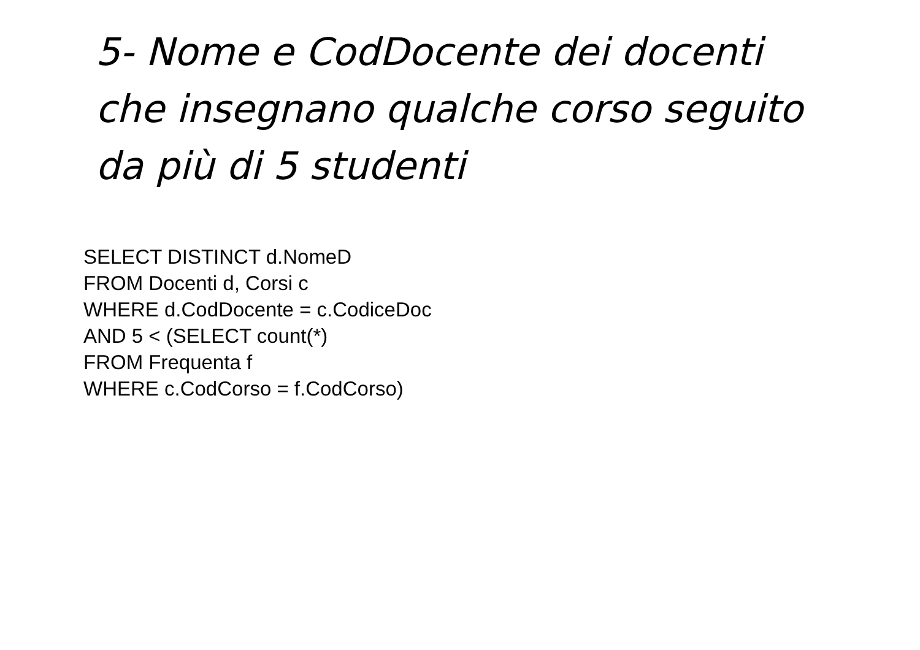5- Nome e CodDocente dei docenti
che insegnano qualche corso seguito
da più di 5 studenti
SELECT DISTINCT d.NomeD
FROM Docenti d, Corsi c
WHERE d.CodDocente = c.CodiceDoc
AND 5 < (SELECT count(*)
FROM Frequenta f
WHERE c.CodCorso = f.CodCorso)